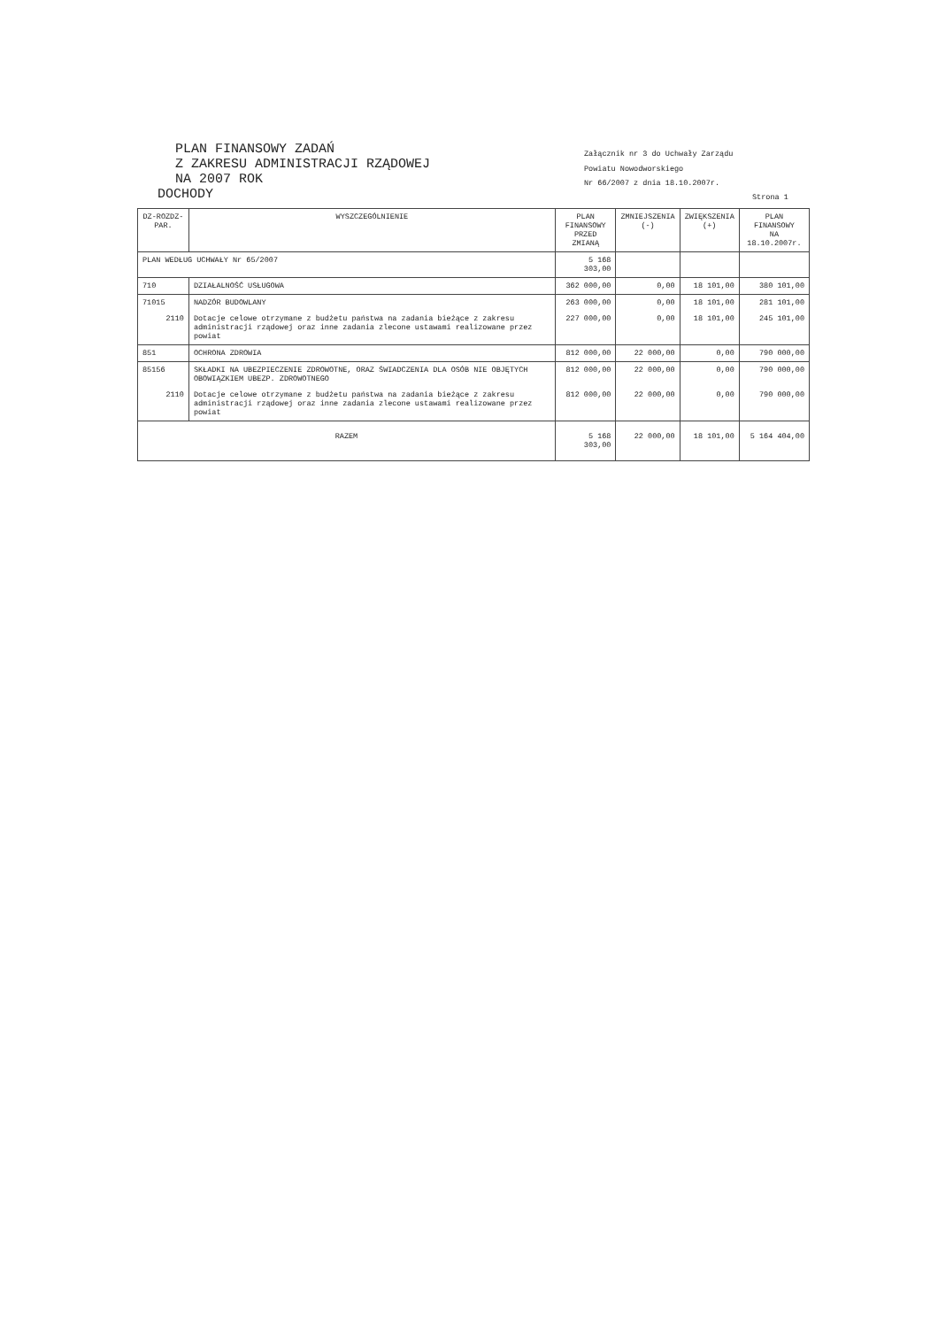PLAN FINANSOWY ZADAŃ
Z ZAKRESU ADMINISTRACJI RZĄDOWEJ
NA 2007 ROK
DOCHODY
Załącznik nr 3 do Uchwały Zarządu
Powiatu Nowodworskiego
Nr 66/2007 z dnia 18.10.2007r.
Strona 1
| DZ-ROZDZ-PAR. | WYSZCZEGÓLNIENIE | PLAN FINANSOWY PRZED ZMIANĄ | ZMNIEJSZENIA (-) | ZWIĘKSZENIA (+) | PLAN FINANSOWY NA 18.10.2007r. |
| --- | --- | --- | --- | --- | --- |
| PLAN WEDŁUG UCHWAŁY Nr 65/2007 | | 5 168 303,00 | | | |
| 710 | DZIAŁALNOŚĆ USŁUGOWA | 362 000,00 | 0,00 | 18 101,00 | 380 101,00 |
| 71015 | NADZÓR BUDOWLANY | 263 000,00 | 0,00 | 18 101,00 | 281 101,00 |
| 2110 | Dotacje celowe otrzymane z budżetu państwa na zadania bieżące z zakresu administracji rządowej oraz inne zadania zlecone ustawami realizowane przez powiat | 227 000,00 | 0,00 | 18 101,00 | 245 101,00 |
| 851 | OCHRONA ZDROWIA | 812 000,00 | 22 000,00 | 0,00 | 790 000,00 |
| 85156 | SKŁADKI NA UBEZPIECZENIE ZDROWOTNE, ORAZ ŚWIADCZENIA DLA OSÓB NIE OBJĘTYCH OBOWIĄZKIEM UBEZP. ZDROWOTNEGO | 812 000,00 | 22 000,00 | 0,00 | 790 000,00 |
| 2110 | Dotacje celowe otrzymane z budżetu państwa na zadania bieżące z zakresu administracji rządowej oraz inne zadania zlecone ustawami realizowane przez powiat | 812 000,00 | 22 000,00 | 0,00 | 790 000,00 |
| RAZEM | | 5 168 303,00 | 22 000,00 | 18 101,00 | 5 164 404,00 |